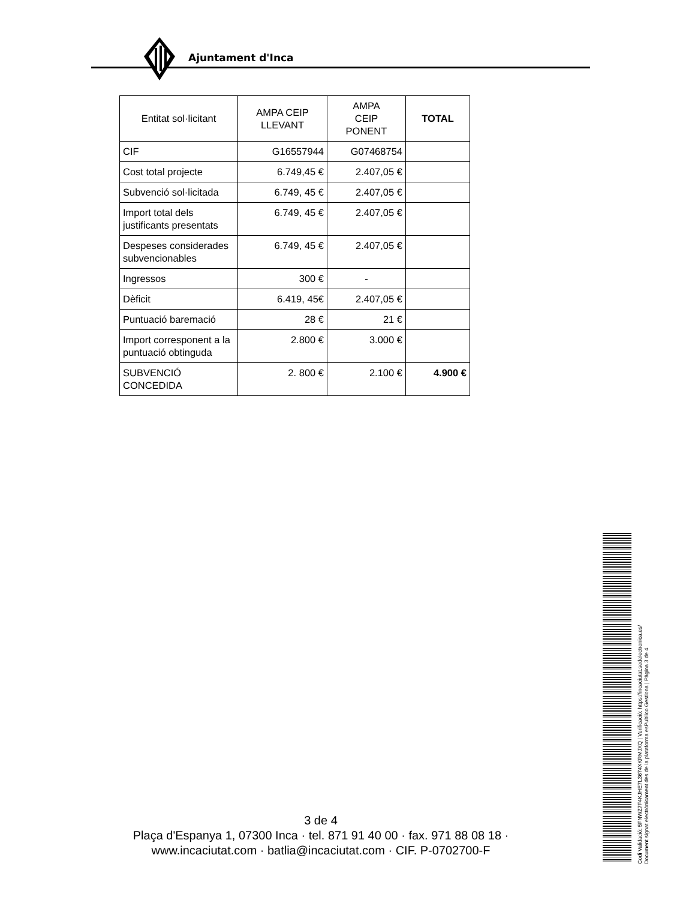Ajuntament d'Inca
| Entitat sol·licitant | AMPA CEIP LLEVANT | AMPA CEIP PONENT | TOTAL |
| --- | --- | --- | --- |
| CIF | G16557944 | G07468754 | |
| Cost total projecte | 6.749,45 € | 2.407,05 € | |
| Subvenció sol·licitada | 6.749, 45 € | 2.407,05 € | |
| Import total dels justificants presentats | 6.749, 45 € | 2.407,05 € | |
| Despeses considerades subvencionables | 6.749, 45 € | 2.407,05 € | |
| Ingressos | 300 € | - | |
| Dèficit | 6.419, 45€ | 2.407,05 € | |
| Puntuació baremació | 28 € | 21 € | |
| Import corresponent a la puntuació obtinguda | 2.800 € | 3.000 € | |
| SUBVENCIÓ CONCEDIDA | 2. 800 € | 2.100 € | 4.900 € |
3 de 4
Plaça d'Espanya 1, 07300 Inca · tel. 871 91 40 00 · fax. 971 88 08 18 ·
www.incaciutat.com · batlia@incaciutat.com · CIF. P-0702700-F
Codi Validació: 5FNWZ7F4KJHE7L3674XKRMJXQ | Verificació: https://incaciutat.sedelectronica.es/
Document signat electrònicament des de la plataforma esPublico Gestiona | Pàgina 3 de 4